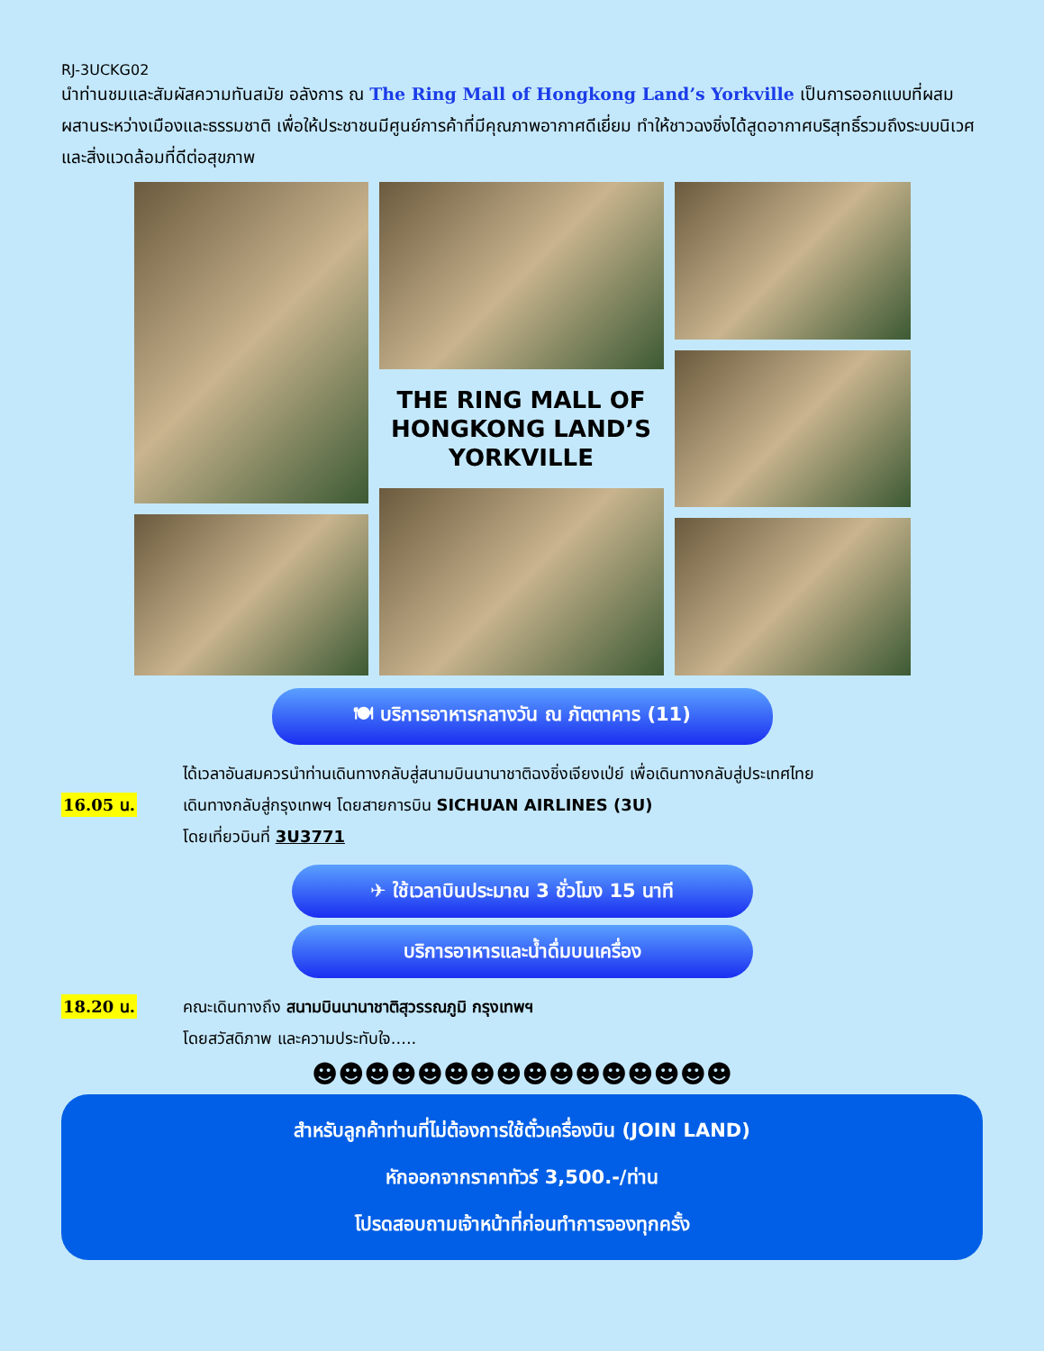RJ-3UCKG02
นำท่านชมและสัมผัสความทันสมัย อลังการ ณ The Ring Mall of Hongkong Land’s Yorkville เป็นการออกแบบที่ผสมผสานระหว่างเมืองและธรรมชาติ เพื่อให้ประชาชนมีศูนย์การค้าที่มีคุณภาพอากาศดีเยี่ยม ทำให้ชาวฉงชิ่งได้สูดอากาศบริสุทธิ์รวมถึงระบบนิเวศ และสิ่งแวดล้อมที่ดีต่อสุขภาพ
THE RING MALL OF
HONGKONG LAND’S
YORKVILLE
🍽 บริการอาหารกลางวัน ณ ภัตตาคาร (11)
16.05 น.
ได้เวลาอันสมควรนำท่านเดินทางกลับสู่สนามบินนานาชาติฉงชิ่งเจียงเป่ย์ เพื่อเดินทางกลับสู่ประเทศไทย
เดินทางกลับสู่กรุงเทพฯ โดยสายการบิน SICHUAN AIRLINES (3U)
โดยเที่ยวบินที่ 3U3771
✈ ใช้เวลาบินประมาณ 3 ชั่วโมง 15 นาที
บริการอาหารและน้ำดื่มบนเครื่อง
18.20 น.
คณะเดินทางถึง สนามบินนานาชาติสุวรรณภูมิ กรุงเทพฯ
โดยสวัสดิภาพ และความประทับใจ.....
☻☻☻☻☻☻☻☻☻☻☻☻☻☻☻☻
สำหรับลูกค้าท่านที่ไม่ต้องการใช้ตั๋วเครื่องบิน (JOIN LAND)
หักออกจากราคาทัวร์ 3,500.-/ท่าน
โปรดสอบถามเจ้าหน้าที่ก่อนทำการจองทุกครั้ง